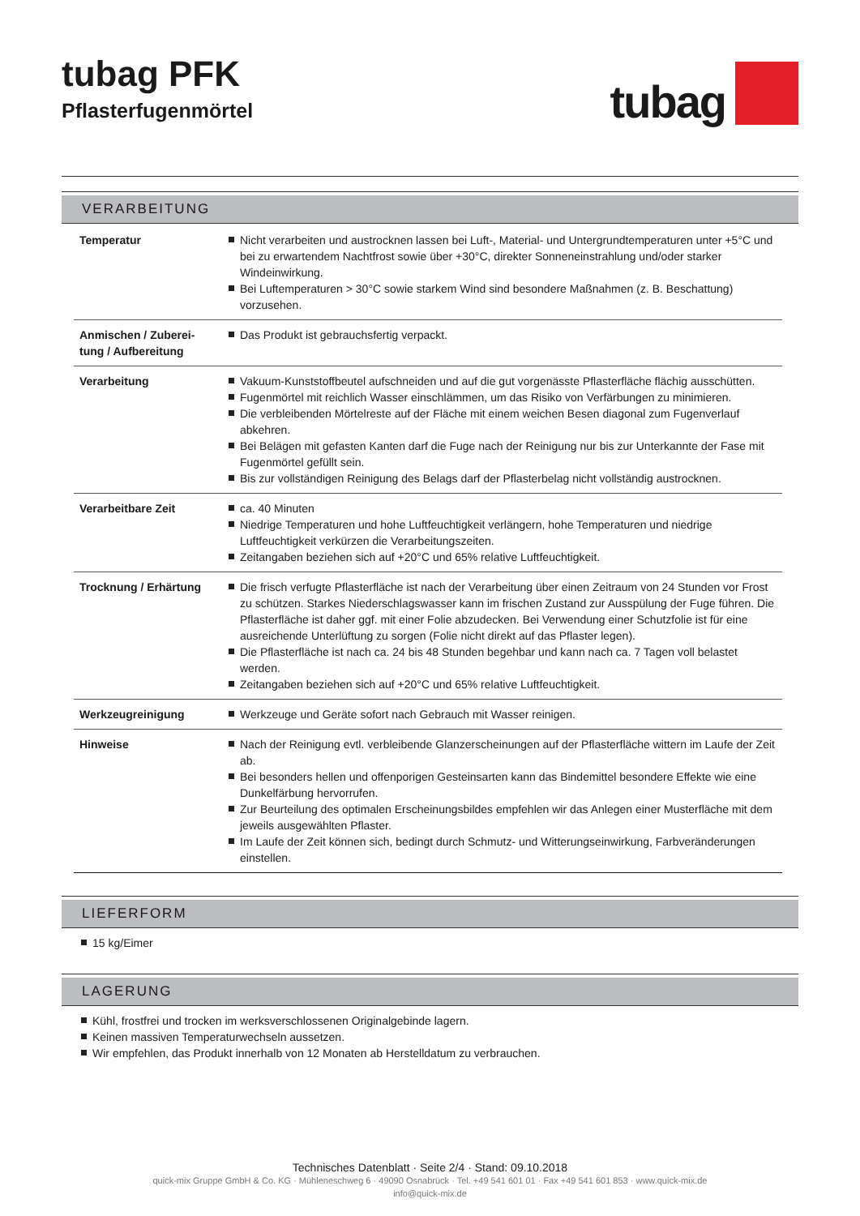tubag PFK
Pflasterfugenmörtel
tubag
VERARBEITUNG
| Temperatur | Nicht verarbeiten und austrocknen lassen bei Luft-, Material- und Untergrundtemperaturen unter +5°C und bei zu erwartendem Nachtfrost sowie über +30°C, direkter Sonneneinstrahlung und/oder starker Windeinwirkung. Bei Luftemperaturen > 30°C sowie starkem Wind sind besondere Maßnahmen (z. B. Beschattung) vorzusehen. |
| Anmischen / Zuberei-tung / Aufbereitung | Das Produkt ist gebrauchsfertig verpackt. |
| Verarbeitung | Vakuum-Kunststoffbeutel aufschneiden und auf die gut vorgenässte Pflasterfläche flächig ausschütten. Fugenmörtel mit reichlich Wasser einschlämmen, um das Risiko von Verfärbungen zu minimieren. Die verbleibenden Mörtelreste auf der Fläche mit einem weichen Besen diagonal zum Fugenverlauf abkehren. Bei Belägen mit gefasten Kanten darf die Fuge nach der Reinigung nur bis zur Unterkannte der Fase mit Fugenmörtel gefüllt sein. Bis zur vollständigen Reinigung des Belags darf der Pflasterbelag nicht vollständig austrocknen. |
| Verarbeitbare Zeit | ca. 40 Minuten Niedrige Temperaturen und hohe Luftfeuchtigkeit verlängern, hohe Temperaturen und niedrige Luftfeuchtigkeit verkürzen die Verarbeitungszeiten. Zeitangaben beziehen sich auf +20°C und 65% relative Luftfeuchtigkeit. |
| Trocknung / Erhärtung | Die frisch verfugte Pflasterfläche ist nach der Verarbeitung über einen Zeitraum von 24 Stunden vor Frost zu schützen. Starkes Niederschlagswasser kann im frischen Zustand zur Ausspülung der Fuge führen. Die Pflasterfläche ist daher ggf. mit einer Folie abzudecken. Bei Verwendung einer Schutzfolie ist für eine ausreichende Unterlüftung zu sorgen (Folie nicht direkt auf das Pflaster legen). Die Pflasterfläche ist nach ca. 24 bis 48 Stunden begehbar und kann nach ca. 7 Tagen voll belastet werden. Zeitangaben beziehen sich auf +20°C und 65% relative Luftfeuchtigkeit. |
| Werkzeugreinigung | Werkzeuge und Geräte sofort nach Gebrauch mit Wasser reinigen. |
| Hinweise | Nach der Reinigung evtl. verbleibende Glanzerscheinungen auf der Pflasterfläche wittern im Laufe der Zeit ab. Bei besonders hellen und offenporigen Gesteinsarten kann das Bindemittel besondere Effekte wie eine Dunkelfärbung hervorrufen. Zur Beurteilung des optimalen Erscheinungsbildes empfehlen wir das Anlegen einer Musterfläche mit dem jeweils ausgewählten Pflaster. Im Laufe der Zeit können sich, bedingt durch Schmutz- und Witterungseinwirkung, Farbveränderungen einstellen. |
LIEFERFORM
15 kg/Eimer
LAGERUNG
Kühl, frostfrei und trocken im werksverschlossenen Originalgebinde lagern.
Keinen massiven Temperaturwechseln aussetzen.
Wir empfehlen, das Produkt innerhalb von 12 Monaten ab Herstelldatum zu verbrauchen.
Technisches Datenblatt · Seite 2/4 · Stand: 09.10.2018
quick-mix Gruppe GmbH & Co. KG · Mühleneschweg 6 · 49090 Osnabrück · Tel. +49 541 601 01 · Fax +49 541 601 853 · www.quick-mix.de
info@quick-mix.de